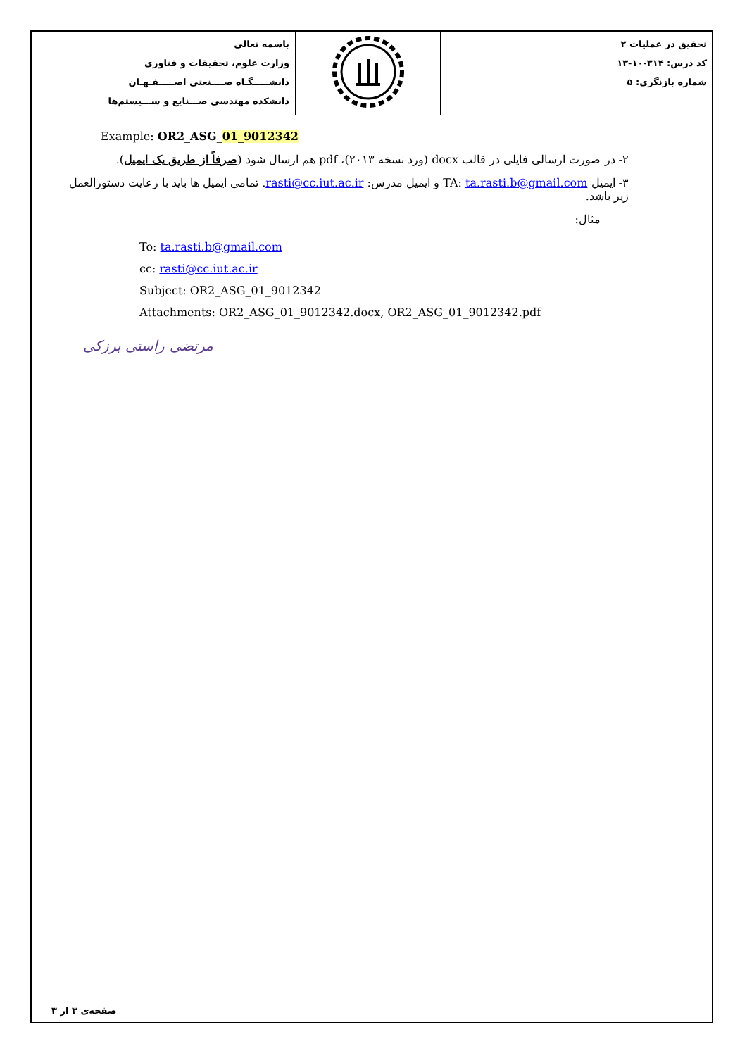| باسمه تعالی وزارت علوم، تحقیقات و فناوری دانشـــــگـاه صــــنعتی اصـــــفـهـان دانشکده مهندسی صـــنایع و ســـیستم‌ها | | تحقیق در عملیات ۲ کد درس: ۳۱۴-۱۰-۱۳ شماره بازنگری: ۵ |
Example: OR2_ASG_01_9012342
۲- در صورت ارسالی فایلی در قالب docx (ورد نسخه ۲۰۱۳)، pdf هم ارسال شود (صرفاً از طریق یک ایمیل).
۳- ایمیل TA: ta.rasti.b@gmail.com و ایمیل مدرس: rasti@cc.iut.ac.ir. تمامی ایمیل ها باید با رعایت دستورالعمل زیر باشد.
مثال:
To: ta.rasti.b@gmail.com
cc: rasti@cc.iut.ac.ir
Subject: OR2_ASG_01_9012342
Attachments: OR2_ASG_01_9012342.docx, OR2_ASG_01_9012342.pdf
مرتضی راستی برزکی
صفحه‌ی ۳ از ۳